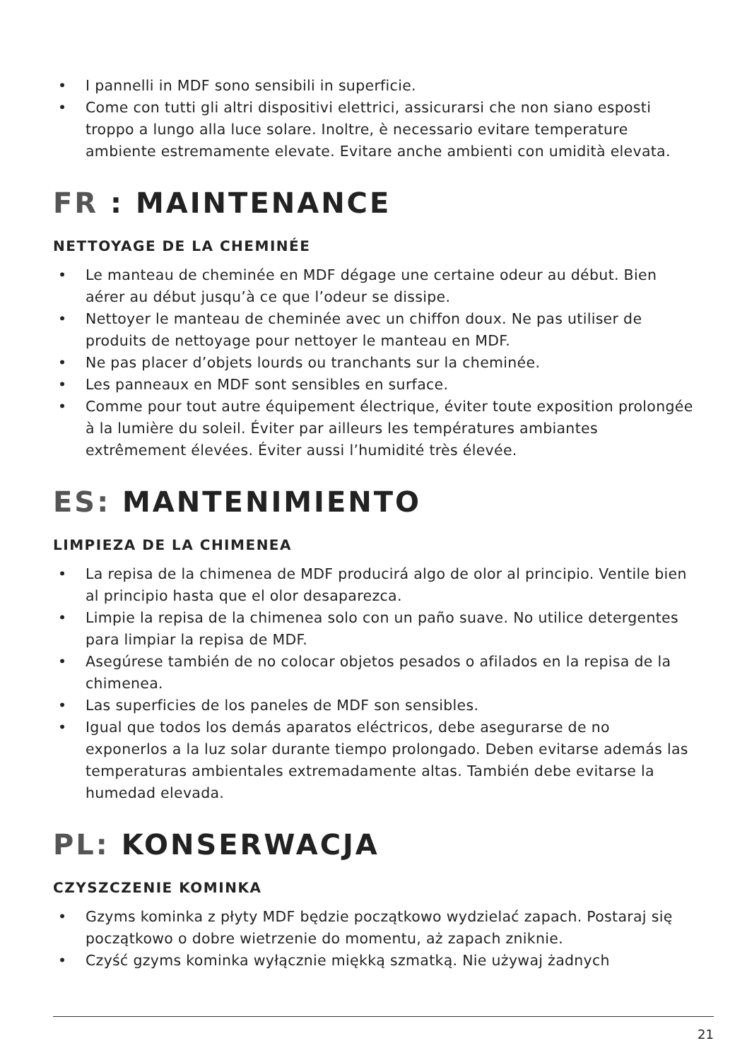• I pannelli in MDF sono sensibili in superficie.
• Come con tutti gli altri dispositivi elettrici, assicurarsi che non siano esposti troppo a lungo alla luce solare. Inoltre, è necessario evitare temperature ambiente estremamente elevate. Evitare anche ambienti con umidità elevata.
FR : MAINTENANCE
NETTOYAGE DE LA CHEMINÉE
• Le manteau de cheminée en MDF dégage une certaine odeur au début. Bien aérer au début jusqu’à ce que l’odeur se dissipe.
• Nettoyer le manteau de cheminée avec un chiffon doux. Ne pas utiliser de produits de nettoyage pour nettoyer le manteau en MDF.
• Ne pas placer d’objets lourds ou tranchants sur la cheminée.
• Les panneaux en MDF sont sensibles en surface.
• Comme pour tout autre équipement électrique, éviter toute exposition prolongée à la lumière du soleil. Éviter par ailleurs les températures ambiantes extrêmement élevées. Éviter aussi l’humidité très élevée.
ES: MANTENIMIENTO
LIMPIEZA DE LA CHIMENEA
• La repisa de la chimenea de MDF producirá algo de olor al principio. Ventile bien al principio hasta que el olor desaparezca.
• Limpie la repisa de la chimenea solo con un paño suave. No utilice detergentes para limpiar la repisa de MDF.
• Asegúrese también de no colocar objetos pesados o afilados en la repisa de la chimenea.
• Las superficies de los paneles de MDF son sensibles.
• Igual que todos los demás aparatos eléctricos, debe asegurarse de no exponerlos a la luz solar durante tiempo prolongado. Deben evitarse además las temperaturas ambientales extremadamente altas. También debe evitarse la humedad elevada.
PL: KONSERWACJA
CZYSZCZENIE KOMINKA
• Gzyms kominka z płyty MDF będzie początkowo wydzielać zapach. Postaraj się początkowo o dobre wietrzenie do momentu, aż zapach zniknie.
• Czyść gzyms kominka wyłącznie miękką szmatką. Nie używaj żadnych
21